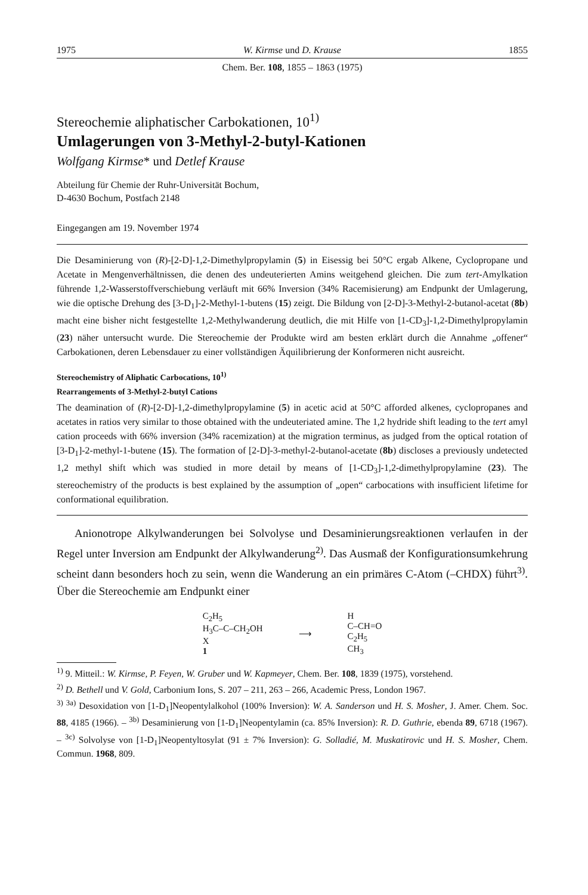1975 W. Kirmse und D. Krause 1855
Chem. Ber. 108, 1855 – 1863 (1975)
Stereochemie aliphatischer Carbokationen, 10<sup>1)</sup>
Umlagerungen von 3-Methyl-2-butyl-Kationen
Wolfgang Kirmse* und Detlef Krause
Abteilung für Chemie der Ruhr-Universität Bochum,
D-4630 Bochum, Postfach 2148
Eingegangen am 19. November 1974
Die Desaminierung von (R)-[2-D]-1,2-Dimethylpropylamin (5) in Eisessig bei 50°C ergab Alkene, Cyclopropane und Acetate in Mengenverhältnissen, die denen des undeuterierten Amins weitgehend gleichen. Die zum tert-Amylkation führende 1,2-Wasserstoffverschiebung verläuft mit 66% Inversion (34% Racemisierung) am Endpunkt der Umlagerung, wie die optische Drehung des [3-D<sub>1</sub>]-2-Methyl-1-butens (15) zeigt. Die Bildung von [2-D]-3-Methyl-2-butanol-acetat (8b) macht eine bisher nicht festgestellte 1,2-Methylwanderung deutlich, die mit Hilfe von [1-CD<sub>3</sub>]-1,2-Dimethylpropylamin (23) näher untersucht wurde. Die Stereochemie der Produkte wird am besten erklärt durch die Annahme „offener“ Carbokationen, deren Lebensdauer zu einer vollständigen Äquilibrierung der Konformeren nicht ausreicht.
Stereochemistry of Aliphatic Carbocations, 10<sup>1)</sup>
Rearrangements of 3-Methyl-2-butyl Cations
The deamination of (R)-[2-D]-1,2-dimethylpropylamine (5) in acetic acid at 50°C afforded alkenes, cyclopropanes and acetates in ratios very similar to those obtained with the undeuteriated amine. The 1,2 hydride shift leading to the tert amyl cation proceeds with 66% inversion (34% racemization) at the migration terminus, as judged from the optical rotation of [3-D<sub>1</sub>]-2-methyl-1-butene (15). The formation of [2-D]-3-methyl-2-butanol-acetate (8b) discloses a previously undetected 1,2 methyl shift which was studied in more detail by means of [1-CD<sub>3</sub>]-1,2-dimethylpropylamine (23). The stereochemistry of the products is best explained by the assumption of „open“ carbocations with insufficient lifetime for conformational equilibration.
Anionotrope Alkylwanderungen bei Solvolyse und Desaminierungsreaktionen verlaufen in der Regel unter Inversion am Endpunkt der Alkylwanderung<sup>2)</sup>. Das Ausmaß der Konfigurationsumkehrung scheint dann besonders hoch zu sein, wenn die Wanderung an ein primäres C-Atom (–CHDX) führt<sup>3)</sup>. Über die Stereochemie am Endpunkt einer
C<sub>2</sub>H<sub>5</sub>
H<sub>3</sub>C–C–CH<sub>2</sub>OH
X
1
⟶ H
C–CH=O
C<sub>2</sub>H<sub>5</sub>
CH<sub>3</sub>
<sup>1)</sup> 9. Mitteil.: W. Kirmse, P. Feyen, W. Gruber und W. Kapmeyer, Chem. Ber. 108, 1839 (1975), vorstehend.
<sup>2)</sup> D. Bethell und V. Gold, Carbonium Ions, S. 207 – 211, 263 – 266, Academic Press, London 1967.
<sup>3)</sup> <sup>3a)</sup> Desoxidation von [1-D<sub>1</sub>]Neopentylalkohol (100% Inversion): W. A. Sanderson und H. S. Mosher, J. Amer. Chem. Soc. 88, 4185 (1966). – <sup>3b)</sup> Desaminierung von [1-D<sub>1</sub>]Neopentylamin (ca. 85% Inversion): R. D. Guthrie, ebenda 89, 6718 (1967). – <sup>3c)</sup> Solvolyse von [1-D<sub>1</sub>]Neopentyltosylat (91 ± 7% Inversion): G. Solladié, M. Muskatirovic und H. S. Mosher, Chem. Commun. 1968, 809.